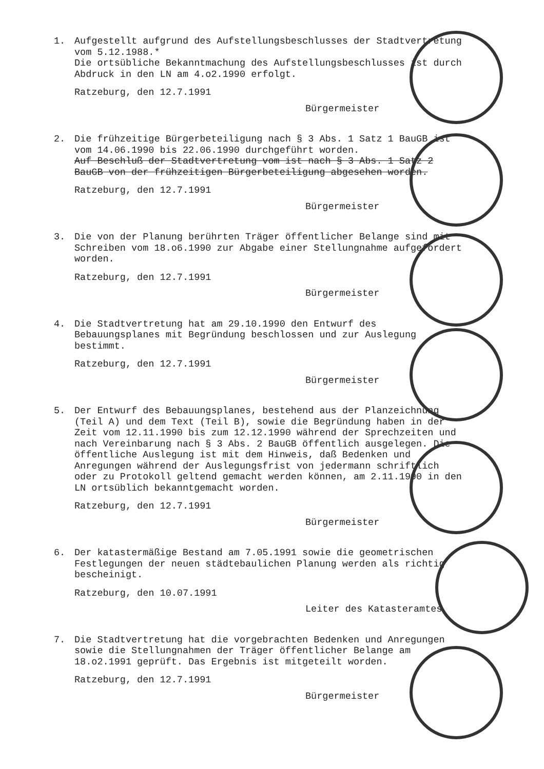1.
Aufgestellt aufgrund des Aufstellungsbeschlusses der Stadtvertretung vom 5.12.1988.*
Die ortsübliche Bekanntmachung des Aufstellungsbeschlusses ist durch Abdruck in den LN am 4.o2.1990 erfolgt.
Ratzeburg, den 12.7.1991
Bürgermeister
2.
Die frühzeitige Bürgerbeteiligung nach § 3 Abs. 1 Satz 1 BauGB ist vom 14.06.1990 bis 22.06.1990 durchgeführt worden.
Auf Beschluß der Stadtvertretung vom ist nach § 3 Abs. 1 Satz 2 BauGB von der frühzeitigen Bürgerbeteiligung abgesehen worden.
Ratzeburg, den 12.7.1991
Bürgermeister
3.
Die von der Planung berührten Träger öffentlicher Belange sind mit Schreiben vom 18.o6.1990 zur Abgabe einer Stellungnahme aufgefordert worden.
Ratzeburg, den 12.7.1991
Bürgermeister
4.
Die Stadtvertretung hat am 29.10.1990 den Entwurf des Bebauungsplanes mit Begründung beschlossen und zur Auslegung bestimmt.
Ratzeburg, den 12.7.1991
Bürgermeister
5.
Der Entwurf des Bebauungsplanes, bestehend aus der Planzeichnung (Teil A) und dem Text (Teil B), sowie die Begründung haben in der Zeit vom 12.11.1990 bis zum 12.12.1990 während der Sprechzeiten und nach Vereinbarung nach § 3 Abs. 2 BauGB öffentlich ausgelegen. Die öffentliche Auslegung ist mit dem Hinweis, daß Bedenken und Anregungen während der Auslegungsfrist von jedermann schriftlich oder zu Protokoll geltend gemacht werden können, am 2.11.1990 in den LN ortsüblich bekanntgemacht worden.
Ratzeburg, den 12.7.1991
Bürgermeister
6.
Der katastermäßige Bestand am 7.05.1991 sowie die geometrischen Festlegungen der neuen städtebaulichen Planung werden als richtig bescheinigt.
Ratzeburg, den 10.07.1991
Leiter des Katasteramtes
7.
Die Stadtvertretung hat die vorgebrachten Bedenken und Anregungen sowie die Stellungnahmen der Träger öffentlicher Belange am 18.o2.1991 geprüft. Das Ergebnis ist mitgeteilt worden.
Ratzeburg, den 12.7.1991
Bürgermeister